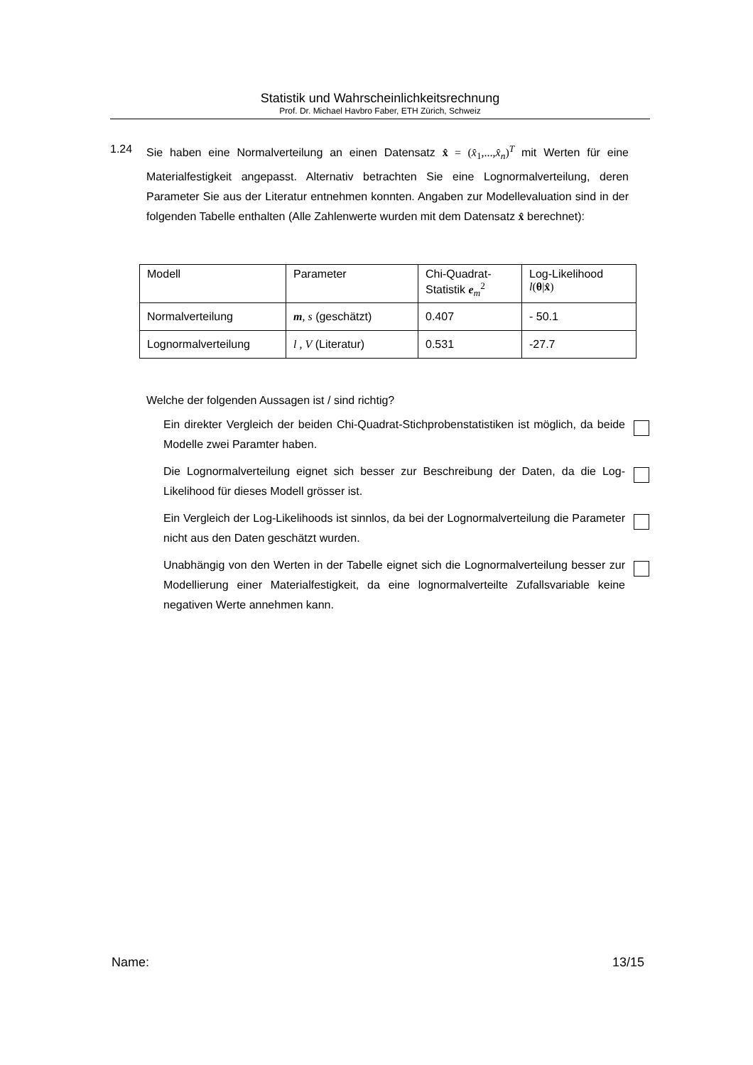Statistik und Wahrscheinlichkeitsrechnung
Prof. Dr. Michael Havbro Faber, ETH Zürich, Schweiz
1.24
Sie haben eine Normalverteilung an einen Datensatz x̂ = (x̂<sub>1</sub>,...,x̂<sub>n</sub>)<sup>T</sup> mit Werten für eine Materialfestigkeit angepasst. Alternativ betrachten Sie eine Lognormalverteilung, deren Parameter Sie aus der Literatur entnehmen konnten. Angaben zur Modellevaluation sind in der folgenden Tabelle enthalten (Alle Zahlenwerte wurden mit dem Datensatz x̂ berechnet):
| Modell | Parameter | Chi-Quadrat- Statistik e<sub>m</sub><sup>2</sup> | Log-Likelihood l ( θ / x̂ ) |
| --- | --- | --- | --- |
| Normalverteilung | m , s (geschätzt) | 0.407 | - 50.1 |
| Lognormalverteilung | l , V (Literatur) | 0.531 | -27.7 |
Welche der folgenden Aussagen ist / sind richtig?
Ein direkter Vergleich der beiden Chi-Quadrat-Stichprobenstatistiken ist möglich, da beide Modelle zwei Paramter haben.
Die Lognormalverteilung eignet sich besser zur Beschreibung der Daten, da die Log-Likelihood für dieses Modell grösser ist.
Ein Vergleich der Log-Likelihoods ist sinnlos, da bei der Lognormalverteilung die Parameter nicht aus den Daten geschätzt wurden.
Unabhängig von den Werten in der Tabelle eignet sich die Lognormalverteilung besser zur Modellierung einer Materialfestigkeit, da eine lognormalverteilte Zufallsvariable keine negativen Werte annehmen kann.
Name: 13/15